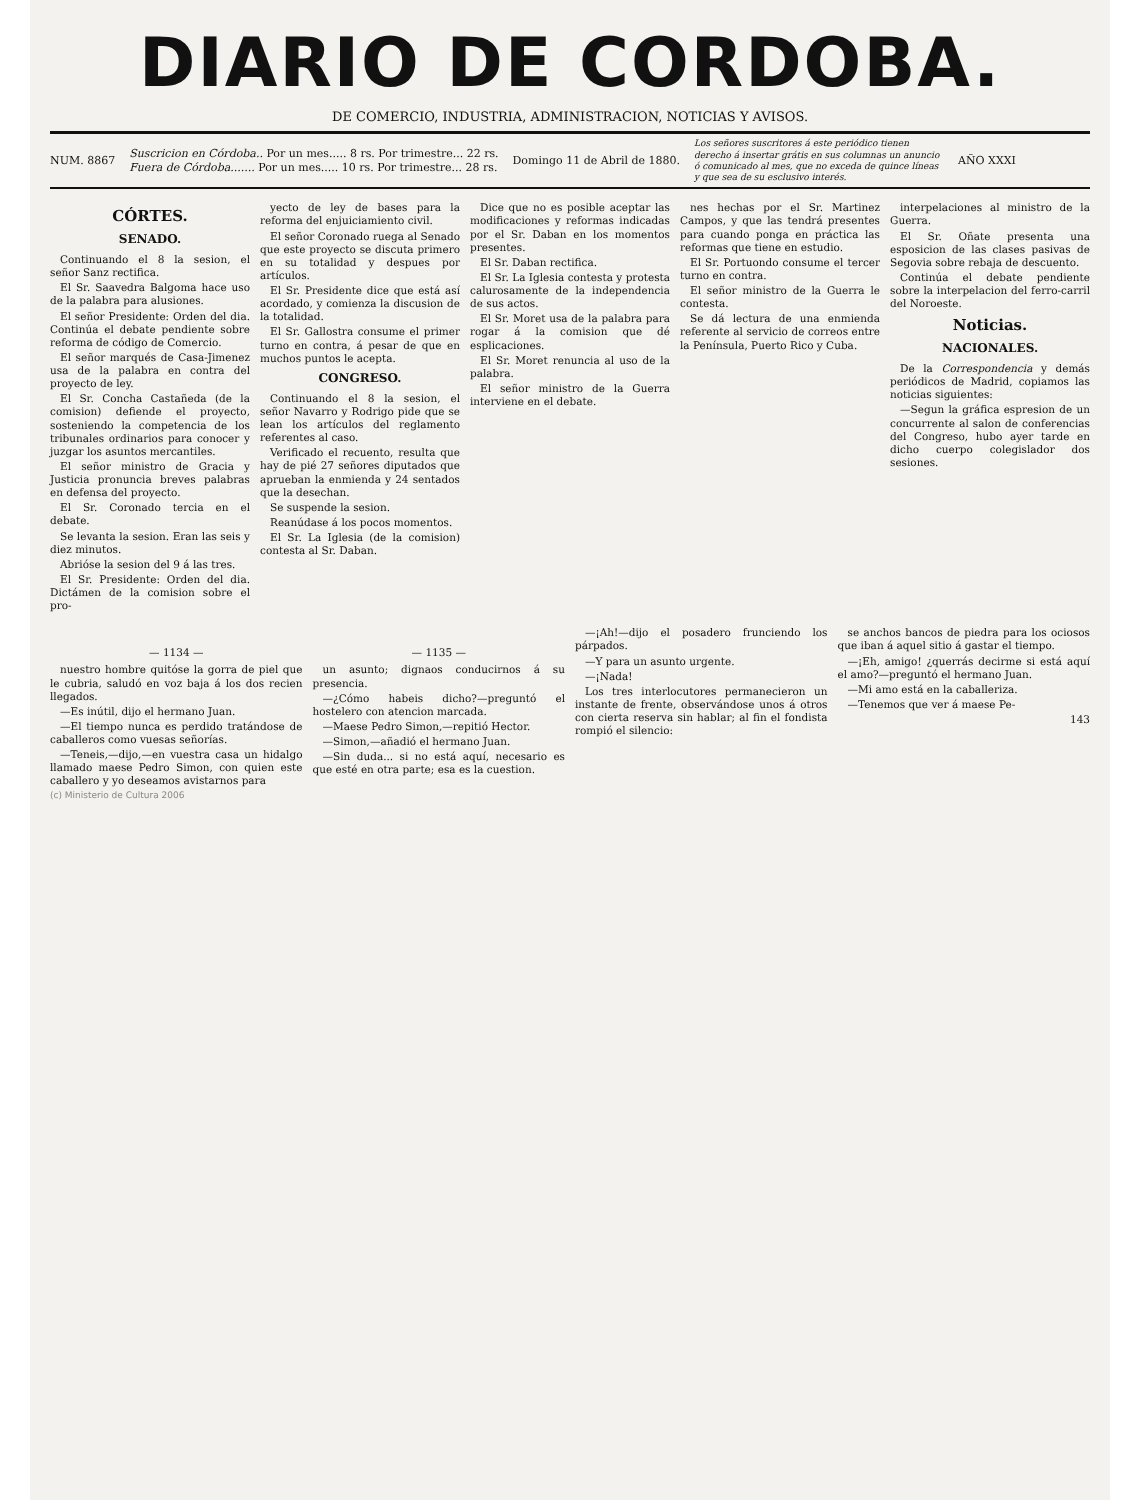DIARIO DE CORDOBA.
DE COMERCIO, INDUSTRIA, ADMINISTRACION, NOTICIAS Y AVISOS.
NUM. 8867
Suscricion en Córdoba.. Por un mes..... 8 rs. Por trimestre... 22 rs.
Fuera de Córdoba....... Por un mes..... 10 rs. Por trimestre... 28 rs.
Domingo 11 de Abril de 1880.
Los señores suscritores á este periódico tienen derecho á insertar grátis en sus columnas un anuncio ó comunicado al mes, que no exceda de quince líneas y que sea de su esclusivo interés.
AÑO XXXI
CÓRTES.
SENADO.
Continuando el 8 la sesion, el señor Sanz rectifica.
El Sr. Saavedra Balgoma hace uso de la palabra para alusiones.
El señor Presidente: Orden del dia. Continúa el debate pendiente sobre reforma de código de Comercio.
El señor marqués de Casa-Jimenez usa de la palabra en contra del proyecto de ley.
El Sr. Concha Castañeda (de la comision) defiende el proyecto, sosteniendo la competencia de los tribunales ordinarios para conocer y juzgar los asuntos mercantiles.
El señor ministro de Gracia y Justicia pronuncia breves palabras en defensa del proyecto.
El Sr. Coronado tercia en el debate.
Se levanta la sesion. Eran las seis y diez minutos.
Abrióse la sesion del 9 á las tres.
El Sr. Presidente: Orden del dia. Dictámen de la comision sobre el pro-
yecto de ley de bases para la reforma del enjuiciamiento civil.
El señor Coronado ruega al Senado que este proyecto se discuta primero en su totalidad y despues por artículos.
El Sr. Presidente dice que está así acordado, y comienza la discusion de la totalidad.
El Sr. Gallostra consume el primer turno en contra, á pesar de que en muchos puntos le acepta.
CONGRESO.
Continuando el 8 la sesion, el señor Navarro y Rodrigo pide que se lean los artículos del reglamento referentes al caso.
Verificado el recuento, resulta que hay de pié 27 señores diputados que aprueban la enmienda y 24 sentados que la desechan.
Se suspende la sesion.
Reanúdase á los pocos momentos.
El Sr. La Iglesia (de la comision) contesta al Sr. Daban.
Dice que no es posible aceptar las modificaciones y reformas indicadas por el Sr. Daban en los momentos presentes.
El Sr. Daban rectifica.
El Sr. La Iglesia contesta y protesta calurosamente de la independencia de sus actos.
El Sr. Moret usa de la palabra para rogar á la comision que dé esplicaciones.
El Sr. Moret renuncia al uso de la palabra.
El señor ministro de la Guerra interviene en el debate.
nes hechas por el Sr. Martinez Campos, y que las tendrá presentes para cuando ponga en práctica las reformas que tiene en estudio.
El Sr. Portuondo consume el tercer turno en contra.
El señor ministro de la Guerra le contesta.
Se dá lectura de una enmienda referente al servicio de correos entre la Península, Puerto Rico y Cuba.
interpelaciones al ministro de la Guerra.
El Sr. Oñate presenta una esposicion de las clases pasivas de Segovia sobre rebaja de descuento.
Continúa el debate pendiente sobre la interpelacion del ferro-carril del Noroeste.
Noticias.
NACIONALES.
De la Correspondencia y demás periódicos de Madrid, copiamos las noticias siguientes:
—Segun la gráfica espresion de un concurrente al salon de conferencias del Congreso, hubo ayer tarde en dicho cuerpo colegislador dos sesiones.
— 1134 —
nuestro hombre quitóse la gorra de piel que le cubria, saludó en voz baja á los dos recien llegados.
—Es inútil, dijo el hermano Juan.
—El tiempo nunca es perdido tratándose de caballeros como vuesas señorías.
—Teneis,—dijo,—en vuestra casa un hidalgo llamado maese Pedro Simon, con quien este caballero y yo deseamos avistarnos para
— 1135 —
un asunto; dignaos conducirnos á su presencia.
—¿Cómo habeis dicho?—preguntó el hostelero con atencion marcada.
—Maese Pedro Simon,—repitió Hector.
—Simon,—añadió el hermano Juan.
—Sin duda... si no está aquí, necesario es que esté en otra parte; esa es la cuestion.
—¡Ah!—dijo el posadero frunciendo los párpados.
—Y para un asunto urgente.
—¡Nada!
Los tres interlocutores permanecieron un instante de frente, observándose unos á otros con cierta reserva sin hablar; al fin el fondista rompió el silencio:
se anchos bancos de piedra para los ociosos que iban á aquel sitio á gastar el tiempo.
—¡Eh, amigo! ¿querrás decirme si está aquí el amo?—preguntó el hermano Juan.
—Mi amo está en la caballeriza.
—Tenemos que ver á maese Pe-
143
(c) Ministerio de Cultura 2006